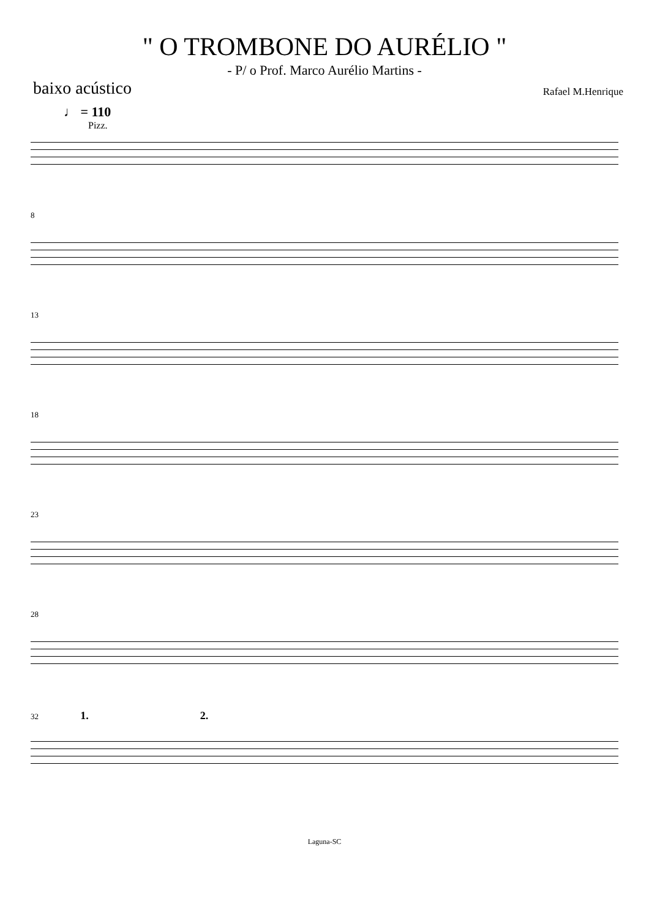" O TROMBONE DO AURÉLIO "
- P/ o Prof. Marco Aurélio Martins -
baixo acústico
Rafael M.Henrique
♩ = 110
Pizz.
8
13
18
23
28
32 1. 2.
Laguna-SC